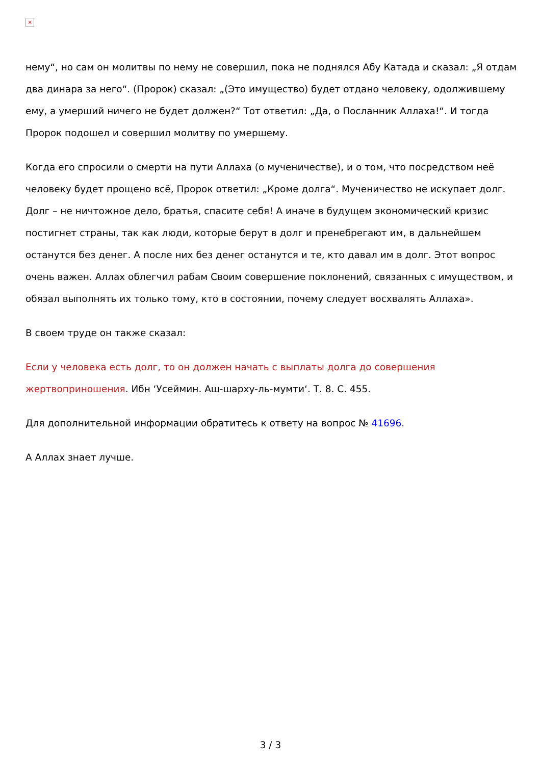×
нему“, но сам он молитвы по нему не совершил, пока не поднялся Абу Катада и сказал: „Я отдам два динара за него“. (Пророк) сказал: „(Это имущество) будет отдано человеку, одолжившему ему, а умерший ничего не будет должен?“ Тот ответил: „Да, о Посланник Аллаха!“. И тогда Пророк подошел и совершил молитву по умершему.
Когда его спросили о смерти на пути Аллаха (о мученичестве), и о том, что посредством неё человеку будет прощено всё, Пророк ответил: „Кроме долга“. Мученичество не искупает долг. Долг – не ничтожное дело, братья, спасите себя! А иначе в будущем экономический кризис постигнет страны, так как люди, которые берут в долг и пренебрегают им, в дальнейшем останутся без денег. А после них без денег останутся и те, кто давал им в долг. Этот вопрос очень важен. Аллах облегчил рабам Своим совершение поклонений, связанных с имуществом, и обязал выполнять их только тому, кто в состоянии, почему следует восхвалять Аллаха».
В своем труде он также сказал:
Если у человека есть долг, то он должен начать с выплаты долга до совершения жертвоприношения. Ибн ‘Усеймин. Аш-шарху-ль-мумти‘. Т. 8. С. 455.
Для дополнительной информации обратитесь к ответу на вопрос № 41696.
А Аллах знает лучше.
3 / 3